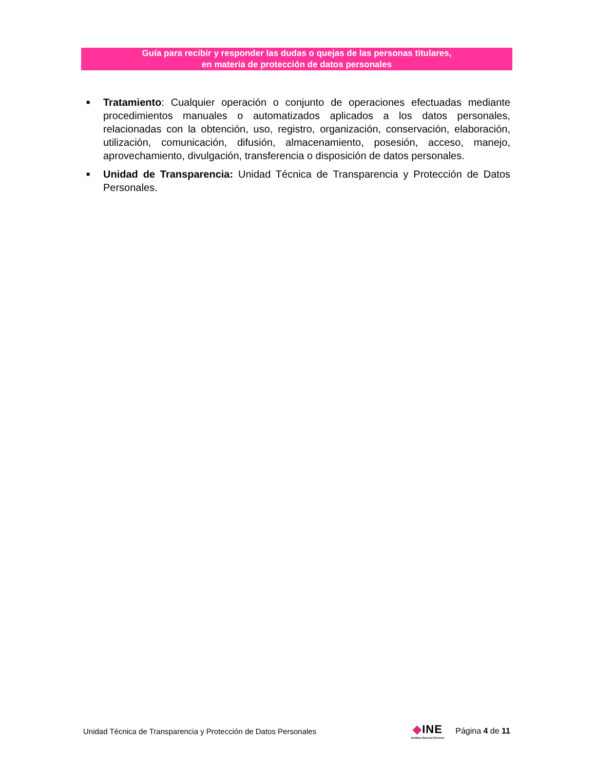Guía para recibir y responder las dudas o quejas de las personas titulares,
en materia de protección de datos personales
■
Tratamiento: Cualquier operación o conjunto de operaciones efectuadas mediante procedimientos manuales o automatizados aplicados a los datos personales, relacionadas con la obtención, uso, registro, organización, conservación, elaboración, utilización, comunicación, difusión, almacenamiento, posesión, acceso, manejo, aprovechamiento, divulgación, transferencia o disposición de datos personales.
■
Unidad de Transparencia: Unidad Técnica de Transparencia y Protección de Datos Personales.
Unidad Técnica de Transparencia y Protección de Datos Personales
◆INE
Instituto Nacional Electoral
Página 4 de 11